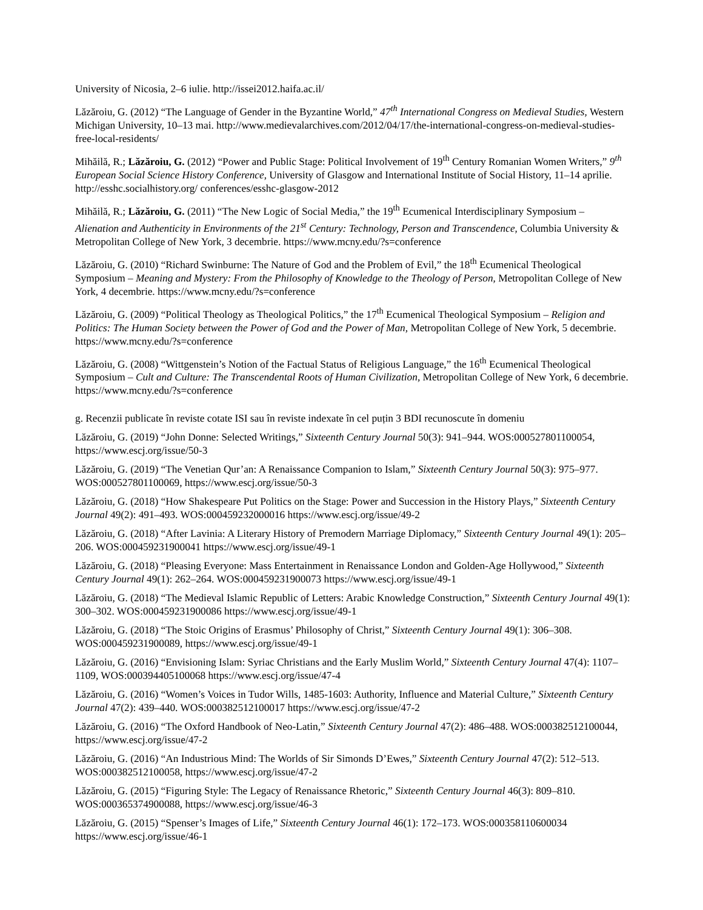University of Nicosia, 2–6 iulie. http://issei2012.haifa.ac.il/
Lăzăroiu, G. (2012) “The Language of Gender in the Byzantine World,” 47<sup>th</sup> International Congress on Medieval Studies, Western Michigan University, 10–13 mai. http://www.medievalarchives.com/2012/04/17/the-international-congress-on-medieval-studies-free-local-residents/
Mihăilă, R.; Lăzăroiu, G. (2012) “Power and Public Stage: Political Involvement of 19<sup>th</sup> Century Romanian Women Writers,” 9<sup>th</sup> European Social Science History Conference, University of Glasgow and International Institute of Social History, 11–14 aprilie. http://esshc.socialhistory.org/ conferences/esshc-glasgow-2012
Mihăilă, R.; Lăzăroiu, G. (2011) “The New Logic of Social Media,” the 19<sup>th</sup> Ecumenical Interdisciplinary Symposium – Alienation and Authenticity in Environments of the 21<sup>st</sup> Century: Technology, Person and Transcendence, Columbia University & Metropolitan College of New York, 3 decembrie. https://www.mcny.edu/?s=conference
Lăzăroiu, G. (2010) “Richard Swinburne: The Nature of God and the Problem of Evil,” the 18<sup>th</sup> Ecumenical Theological Symposium – Meaning and Mystery: From the Philosophy of Knowledge to the Theology of Person, Metropolitan College of New York, 4 decembrie. https://www.mcny.edu/?s=conference
Lăzăroiu, G. (2009) “Political Theology as Theological Politics,” the 17<sup>th</sup> Ecumenical Theological Symposium – Religion and Politics: The Human Society between the Power of God and the Power of Man, Metropolitan College of New York, 5 decembrie. https://www.mcny.edu/?s=conference
Lăzăroiu, G. (2008) “Wittgenstein’s Notion of the Factual Status of Religious Language,” the 16<sup>th</sup> Ecumenical Theological Symposium – Cult and Culture: The Transcendental Roots of Human Civilization, Metropolitan College of New York, 6 decembrie. https://www.mcny.edu/?s=conference
g. Recenzii publicate în reviste cotate ISI sau în reviste indexate în cel puțin 3 BDI recunoscute în domeniu
Lăzăroiu, G. (2019) “John Donne: Selected Writings,” Sixteenth Century Journal 50(3): 941–944. WOS:000527801100054, https://www.escj.org/issue/50-3
Lăzăroiu, G. (2019) “The Venetian Qur’an: A Renaissance Companion to Islam,” Sixteenth Century Journal 50(3): 975–977. WOS:000527801100069, https://www.escj.org/issue/50-3
Lăzăroiu, G. (2018) “How Shakespeare Put Politics on the Stage: Power and Succession in the History Plays,” Sixteenth Century Journal 49(2): 491–493. WOS:000459232000016 https://www.escj.org/issue/49-2
Lăzăroiu, G. (2018) “After Lavinia: A Literary History of Premodern Marriage Diplomacy,” Sixteenth Century Journal 49(1): 205–206. WOS:000459231900041 https://www.escj.org/issue/49-1
Lăzăroiu, G. (2018) “Pleasing Everyone: Mass Entertainment in Renaissance London and Golden-Age Hollywood,” Sixteenth Century Journal 49(1): 262–264. WOS:000459231900073 https://www.escj.org/issue/49-1
Lăzăroiu, G. (2018) “The Medieval Islamic Republic of Letters: Arabic Knowledge Construction,” Sixteenth Century Journal 49(1): 300–302. WOS:000459231900086 https://www.escj.org/issue/49-1
Lăzăroiu, G. (2018) “The Stoic Origins of Erasmus’ Philosophy of Christ,” Sixteenth Century Journal 49(1): 306–308. WOS:000459231900089, https://www.escj.org/issue/49-1
Lăzăroiu, G. (2016) “Envisioning Islam: Syriac Christians and the Early Muslim World,” Sixteenth Century Journal 47(4): 1107–1109, WOS:000394405100068 https://www.escj.org/issue/47-4
Lăzăroiu, G. (2016) “Women’s Voices in Tudor Wills, 1485-1603: Authority, Influence and Material Culture,” Sixteenth Century Journal 47(2): 439–440. WOS:000382512100017 https://www.escj.org/issue/47-2
Lăzăroiu, G. (2016) “The Oxford Handbook of Neo-Latin,” Sixteenth Century Journal 47(2): 486–488. WOS:000382512100044, https://www.escj.org/issue/47-2
Lăzăroiu, G. (2016) “An Industrious Mind: The Worlds of Sir Simonds D’Ewes,” Sixteenth Century Journal 47(2): 512–513. WOS:000382512100058, https://www.escj.org/issue/47-2
Lăzăroiu, G. (2015) “Figuring Style: The Legacy of Renaissance Rhetoric,” Sixteenth Century Journal 46(3): 809–810. WOS:000365374900088, https://www.escj.org/issue/46-3
Lăzăroiu, G. (2015) “Spenser’s Images of Life,” Sixteenth Century Journal 46(1): 172–173. WOS:000358110600034 https://www.escj.org/issue/46-1